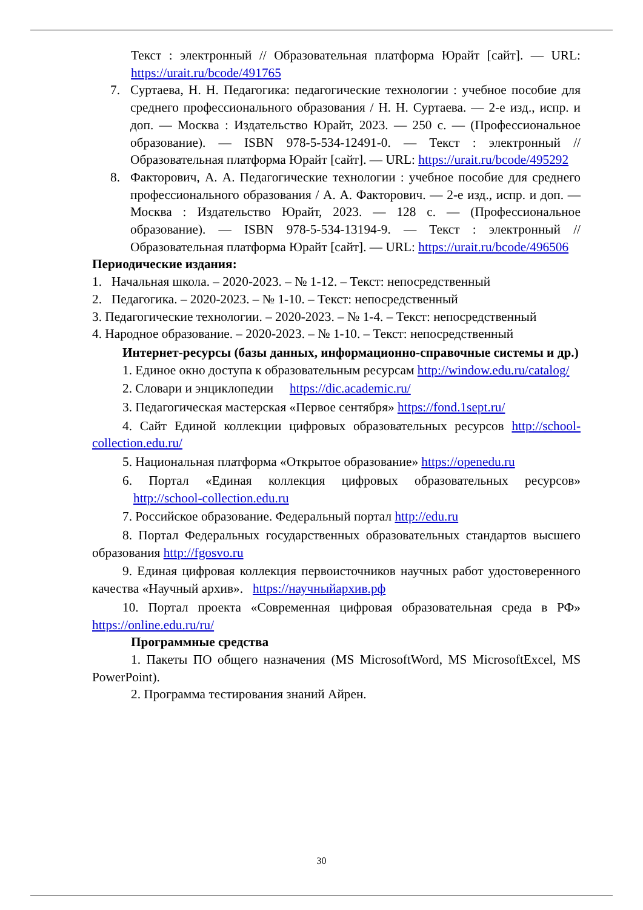Текст : электронный // Образовательная платформа Юрайт [сайт]. — URL: https://urait.ru/bcode/491765
7. Суртаева, Н. Н. Педагогика: педагогические технологии : учебное пособие для среднего профессионального образования / Н. Н. Суртаева. — 2-е изд., испр. и доп. — Москва : Издательство Юрайт, 2023. — 250 с. — (Профессиональное образование). — ISBN 978-5-534-12491-0. — Текст : электронный // Образовательная платформа Юрайт [сайт]. — URL: https://urait.ru/bcode/495292
8. Факторович, А. А. Педагогические технологии : учебное пособие для среднего профессионального образования / А. А. Факторович. — 2-е изд., испр. и доп. — Москва : Издательство Юрайт, 2023. — 128 с. — (Профессиональное образование). — ISBN 978-5-534-13194-9. — Текст : электронный // Образовательная платформа Юрайт [сайт]. — URL: https://urait.ru/bcode/496506
Периодические издания:
1. Начальная школа. – 2020-2023. – № 1-12. – Текст: непосредственный
2. Педагогика. – 2020-2023. – № 1-10. – Текст: непосредственный
3. Педагогические технологии. – 2020-2023. – № 1-4. – Текст: непосредственный
4. Народное образование. – 2020-2023. – № 1-10. – Текст: непосредственный
Интернет-ресурсы (базы данных, информационно-справочные системы и др.)
1. Единое окно доступа к образовательным ресурсам http://window.edu.ru/catalog/
2. Словари и энциклопедии https://dic.academic.ru/
3. Педагогическая мастерская «Первое сентября» https://fond.1sept.ru/
4. Сайт Единой коллекции цифровых образовательных ресурсов http://school-collection.edu.ru/
5. Национальная платформа «Открытое образование» https://openedu.ru
6. Портал «Единая коллекция цифровых образовательных ресурсов» http://school-collection.edu.ru
7. Российское образование. Федеральный портал http://edu.ru
8. Портал Федеральных государственных образовательных стандартов высшего образования http://fgosvo.ru
9. Единая цифровая коллекция первоисточников научных работ удостоверенного качества «Научный архив». https://научныйархив.рф
10. Портал проекта «Современная цифровая образовательная среда в РФ» https://online.edu.ru/ru/
Программные средства
1. Пакеты ПО общего назначения (MS MicrosoftWord, MS MicrosoftExcel, MS PowerPoint).
2. Программа тестирования знаний Айрен.
30